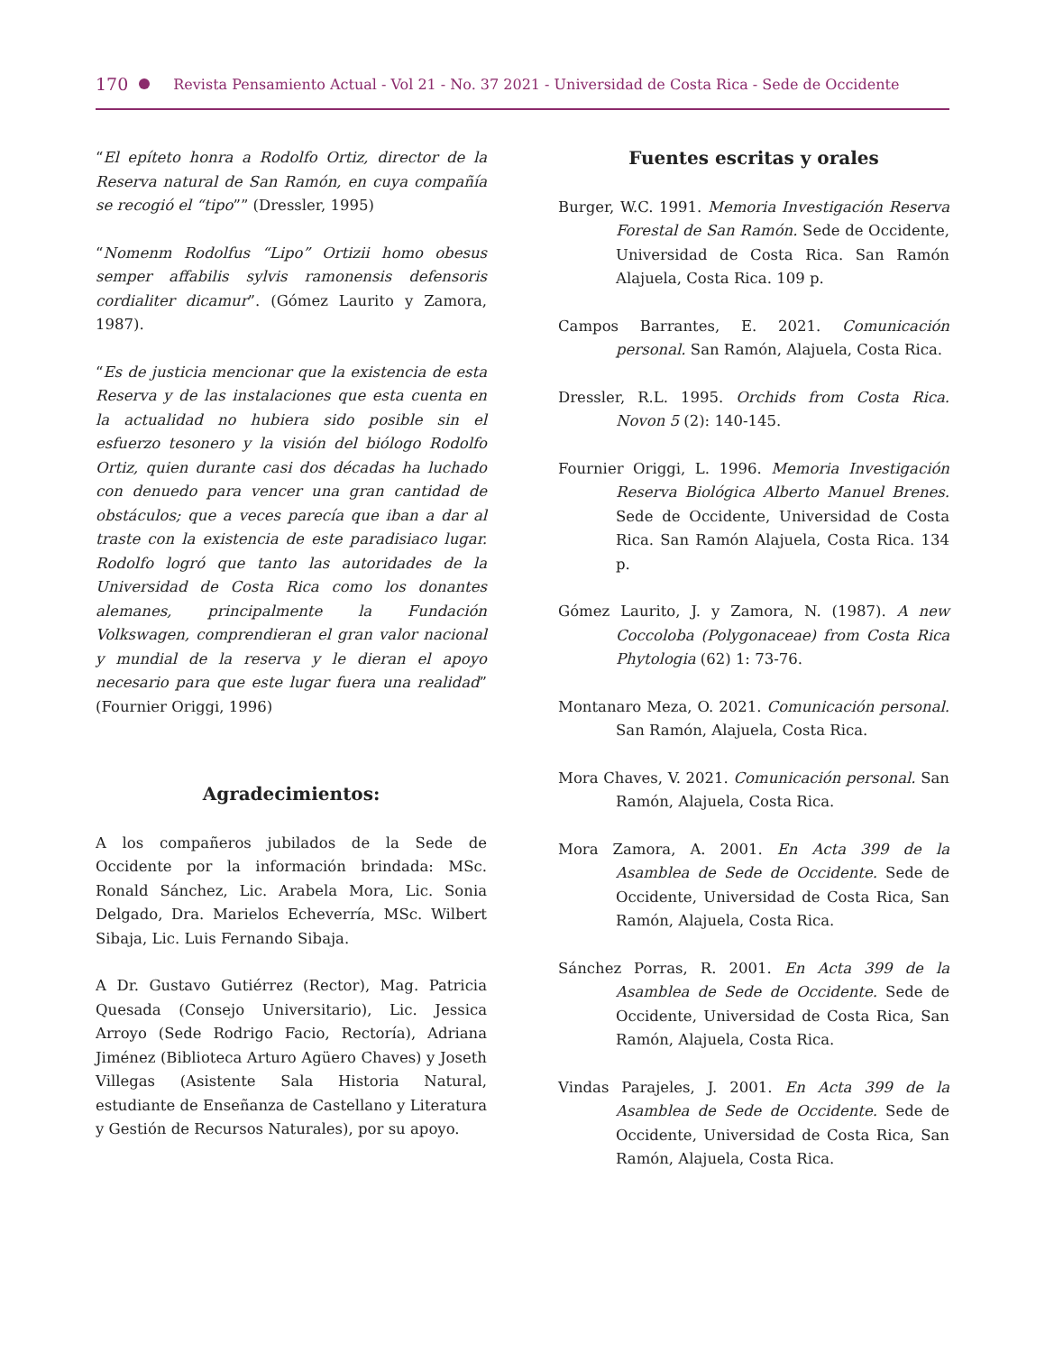170 Revista Pensamiento Actual - Vol 21 - No. 37 2021 - Universidad de Costa Rica - Sede de Occidente
“El epíteto honra a Rodolfo Ortiz, director de la Reserva natural de San Ramón, en cuya compañía se recogió el “tipo”” (Dressler, 1995)
“Nomenm Rodolfus “Lipo” Ortizii homo obesus semper affabilis sylvis ramonensis defensoris cordialiter dicamur”. (Gómez Laurito y Zamora, 1987).
“Es de justicia mencionar que la existencia de esta Reserva y de las instalaciones que esta cuenta en la actualidad no hubiera sido posible sin el esfuerzo tesonero y la visión del biólogo Rodolfo Ortiz, quien durante casi dos décadas ha luchado con denuedo para vencer una gran cantidad de obstáculos; que a veces parecía que iban a dar al traste con la existencia de este paradisiaco lugar. Rodolfo logró que tanto las autoridades de la Universidad de Costa Rica como los donantes alemanes, principalmente la Fundación Volkswagen, comprendieran el gran valor nacional y mundial de la reserva y le dieran el apoyo necesario para que este lugar fuera una realidad” (Fournier Origgi, 1996)
Agradecimientos:
A los compañeros jubilados de la Sede de Occidente por la información brindada: MSc. Ronald Sánchez, Lic. Arabela Mora, Lic. Sonia Delgado, Dra. Marielos Echeverría, MSc. Wilbert Sibaja, Lic. Luis Fernando Sibaja.
A Dr. Gustavo Gutiérrez (Rector), Mag. Patricia Quesada (Consejo Universitario), Lic. Jessica Arroyo (Sede Rodrigo Facio, Rectoría), Adriana Jiménez (Biblioteca Arturo Agüero Chaves) y Joseth Villegas (Asistente Sala Historia Natural, estudiante de Enseñanza de Castellano y Literatura y Gestión de Recursos Naturales), por su apoyo.
Fuentes escritas y orales
Burger, W.C. 1991. Memoria Investigación Reserva Forestal de San Ramón. Sede de Occidente, Universidad de Costa Rica. San Ramón Alajuela, Costa Rica. 109 p.
Campos Barrantes, E. 2021. Comunicación personal. San Ramón, Alajuela, Costa Rica.
Dressler, R.L. 1995. Orchids from Costa Rica. Novon 5 (2): 140-145.
Fournier Origgi, L. 1996. Memoria Investigación Reserva Biológica Alberto Manuel Brenes. Sede de Occidente, Universidad de Costa Rica. San Ramón Alajuela, Costa Rica. 134 p.
Gómez Laurito, J. y Zamora, N. (1987). A new Coccoloba (Polygonaceae) from Costa Rica Phytologia (62) 1: 73-76.
Montanaro Meza, O. 2021. Comunicación personal. San Ramón, Alajuela, Costa Rica.
Mora Chaves, V. 2021. Comunicación personal. San Ramón, Alajuela, Costa Rica.
Mora Zamora, A. 2001. En Acta 399 de la Asamblea de Sede de Occidente. Sede de Occidente, Universidad de Costa Rica, San Ramón, Alajuela, Costa Rica.
Sánchez Porras, R. 2001. En Acta 399 de la Asamblea de Sede de Occidente. Sede de Occidente, Universidad de Costa Rica, San Ramón, Alajuela, Costa Rica.
Vindas Parajeles, J. 2001. En Acta 399 de la Asamblea de Sede de Occidente. Sede de Occidente, Universidad de Costa Rica, San Ramón, Alajuela, Costa Rica.